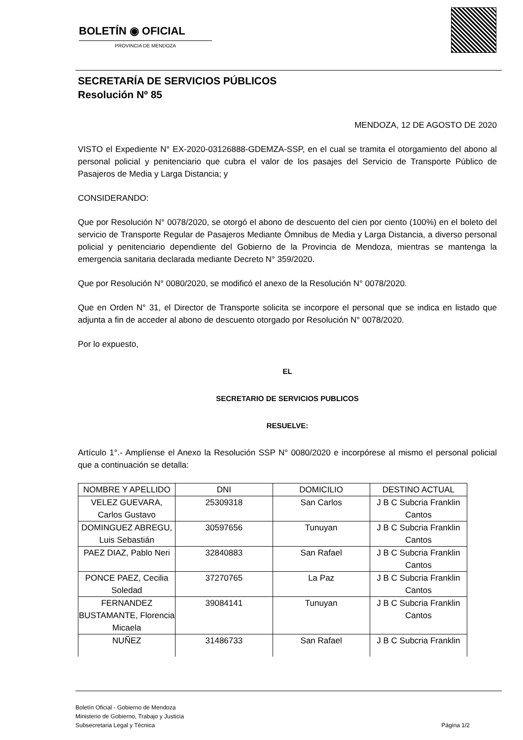BOLETÍN ◉ OFICIAL
PROVINCIA DE MENDOZA
SECRETARÍA DE SERVICIOS PÚBLICOS
Resolución Nº 85
MENDOZA, 12 DE AGOSTO DE 2020
VISTO el Expediente N° EX-2020-03126888-GDEMZA-SSP, en el cual se tramita el otorgamiento del abono al personal policial y penitenciario que cubra el valor de los pasajes del Servicio de Transporte Público de Pasajeros de Media y Larga Distancia; y
CONSIDERANDO:
Que por Resolución N° 0078/2020, se otorgó el abono de descuento del cien por ciento (100%) en el boleto del servicio de Transporte Regular de Pasajeros Mediante Ómnibus de Media y Larga Distancia, a diverso personal policial y penitenciario dependiente del Gobierno de la Provincia de Mendoza, mientras se mantenga la emergencia sanitaria declarada mediante Decreto N° 359/2020.
Que por Resolución N° 0080/2020, se modificó el anexo de la Resolución N° 0078/2020.
Que en Orden N° 31, el Director de Transporte solicita se incorpore el personal que se indica en listado que adjunta a fin de acceder al abono de descuento otorgado por Resolución N° 0078/2020.
Por lo expuesto,
EL
SECRETARIO DE SERVICIOS PUBLICOS
RESUELVE:
Artículo 1°.- Amplíense el Anexo la Resolución SSP N° 0080/2020 e incorpórese al mismo el personal policial que a continuación se detalla:
| NOMBRE Y APELLIDO | DNI | DOMICILIO | DESTINO ACTUAL |
| VELEZ GUEVARA, Carlos Gustavo | 25309318 | San Carlos | J B C Subcria Franklin Cantos |
| DOMINGUEZ ABREGU, Luis Sebastián | 30597656 | Tunuyan | J B C Subcria Franklin Cantos |
| PAEZ DIAZ, Pablo Neri | 32840883 | San Rafael | J B C Subcria Franklin Cantos |
| PONCE PAEZ, Cecilia Soledad | 37270765 | La Paz | J B C Subcria Franklin Cantos |
| FERNANDEZ BUSTAMANTE, Florencia Micaela | 39084141 | Tunuyan | J B C Subcria Franklin Cantos |
| NUÑEZ | 31486733 | San Rafael | J B C Subcria Franklin |
Boletín Oficial - Gobierno de Mendoza
Ministerio de Gobierno, Trabajo y Justicia
Subsecretaria Legal y Técnica Página 1/2